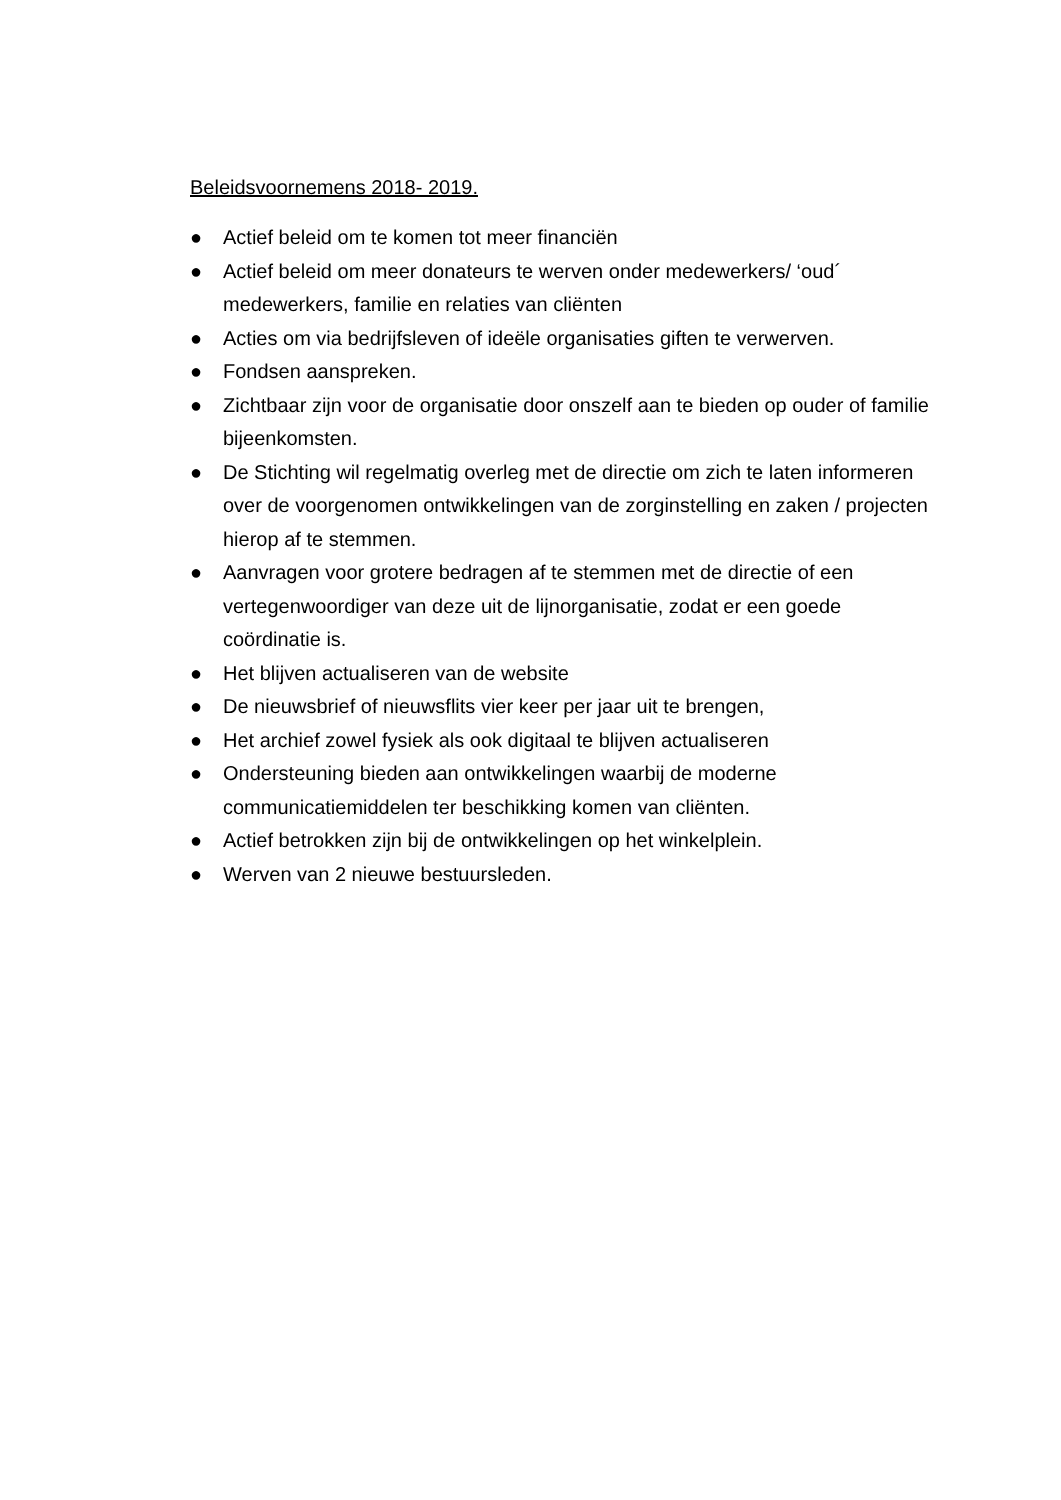Beleidsvoornemens 2018- 2019.
● Actief beleid om te komen tot meer financiën
● Actief beleid om meer donateurs te werven onder medewerkers/ ‘oud´ medewerkers, familie en relaties van cliënten
● Acties om via bedrijfsleven of ideële organisaties giften te verwerven.
● Fondsen aanspreken.
● Zichtbaar zijn voor de organisatie door onszelf aan te bieden op ouder of familie bijeenkomsten.
● De Stichting wil regelmatig overleg met de directie om zich te laten informeren over de voorgenomen ontwikkelingen van de zorginstelling en zaken / projecten hierop af te stemmen.
● Aanvragen voor grotere bedragen af te stemmen met de directie of een vertegenwoordiger van deze uit de lijnorganisatie, zodat er een goede coördinatie is.
● Het blijven actualiseren van de website
● De nieuwsbrief of nieuwsflits vier keer per jaar uit te brengen,
● Het archief zowel fysiek als ook digitaal te blijven actualiseren
● Ondersteuning bieden aan ontwikkelingen waarbij de moderne communicatiemiddelen ter beschikking komen van cliënten.
● Actief betrokken zijn bij de ontwikkelingen op het winkelplein.
● Werven van 2 nieuwe bestuursleden.